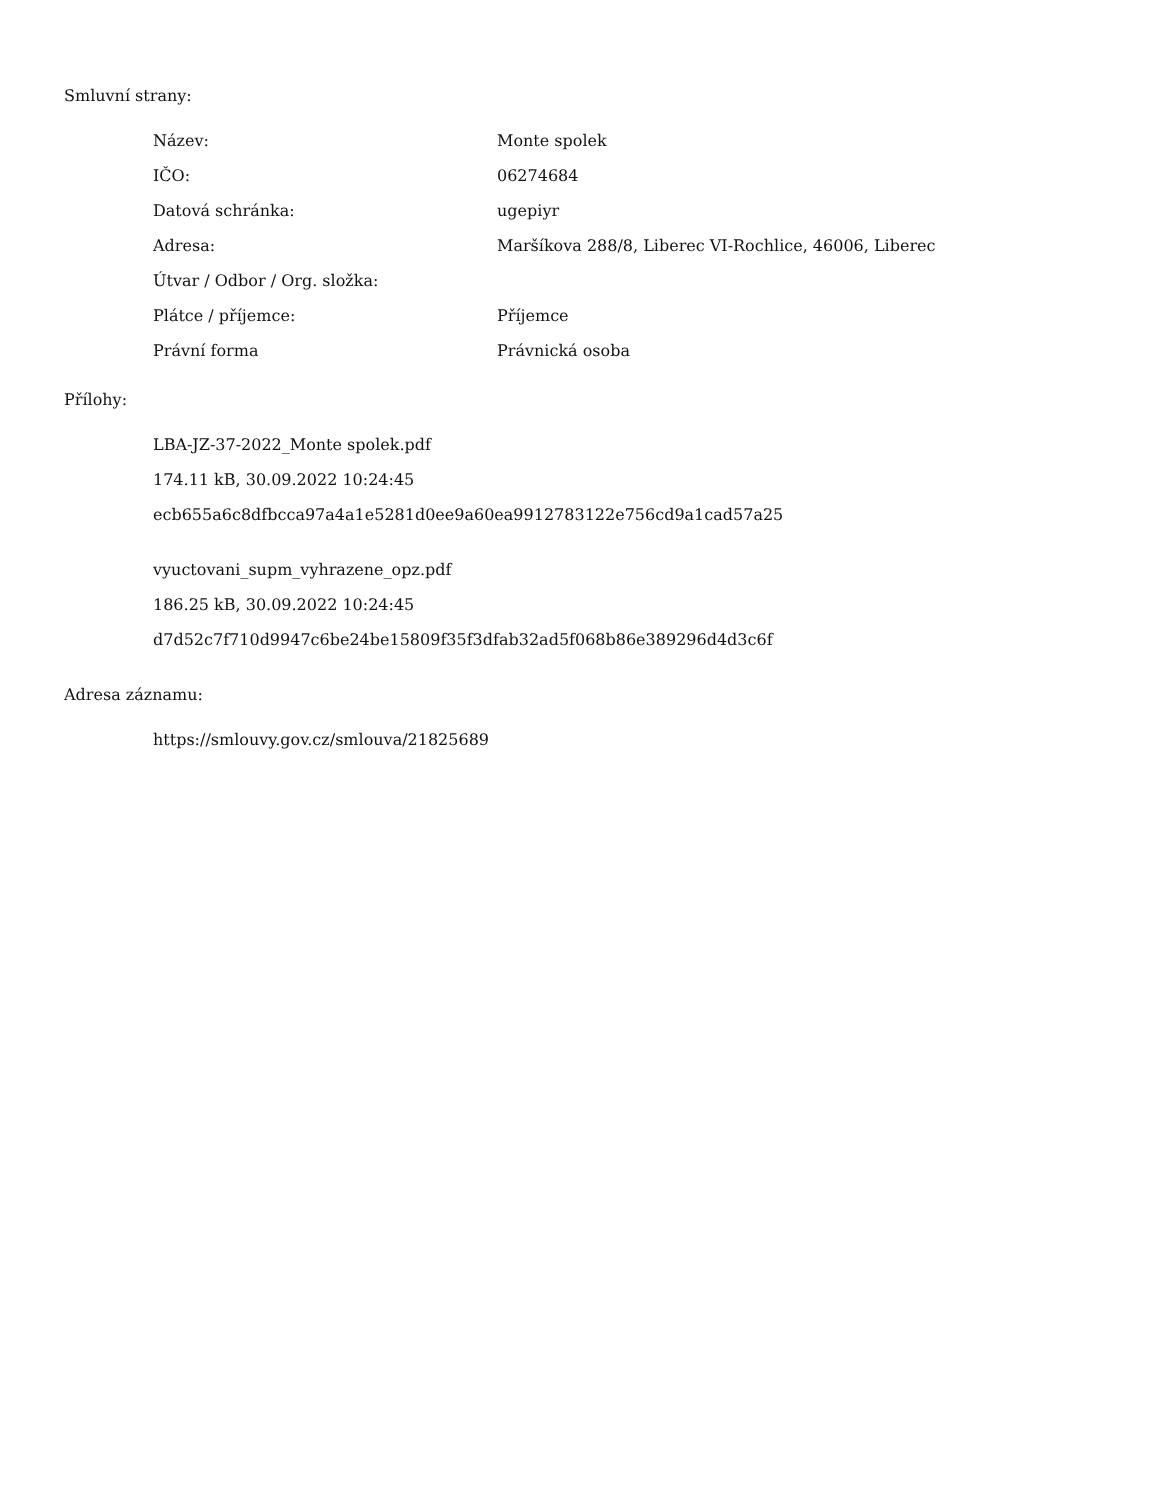Smluvní strany:
| Název: | Monte spolek |
| IČO: | 06274684 |
| Datová schránka: | ugepiyr |
| Adresa: | Maršíkova 288/8, Liberec VI-Rochlice, 46006, Liberec |
| Útvar / Odbor / Org. složka: | |
| Plátce / příjemce: | Příjemce |
| Právní forma | Právnická osoba |
Přílohy:
LBA-JZ-37-2022_Monte spolek.pdf
174.11 kB, 30.09.2022 10:24:45
ecb655a6c8dfbcca97a4a1e5281d0ee9a60ea9912783122e756cd9a1cad57a25
vyuctovani_supm_vyhrazene_opz.pdf
186.25 kB, 30.09.2022 10:24:45
d7d52c7f710d9947c6be24be15809f35f3dfab32ad5f068b86e389296d4d3c6f
Adresa záznamu:
https://smlouvy.gov.cz/smlouva/21825689